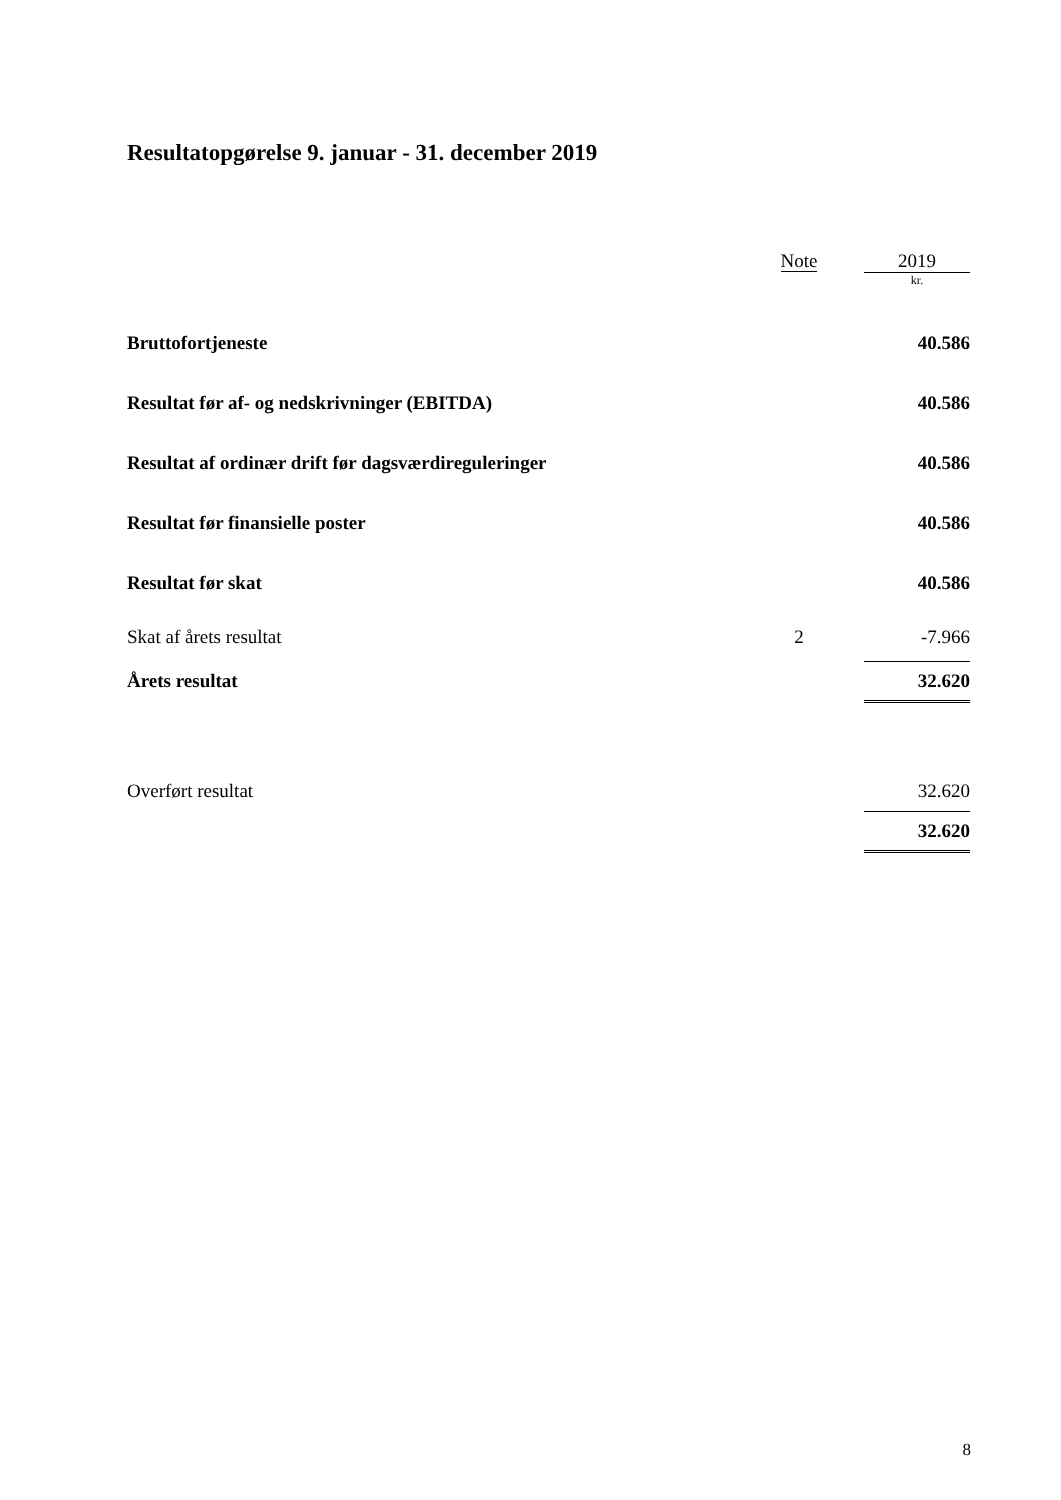Resultatopgørelse 9. januar - 31. december 2019
| | Note | | 2019 |
| --- | --- | --- | --- |
| | | | kr. |
| Bruttofortjeneste | | | 40.586 |
| Resultat før af- og nedskrivninger (EBITDA) | | | 40.586 |
| Resultat af ordinær drift før dagsværdireguleringer | | | 40.586 |
| Resultat før finansielle poster | | | 40.586 |
| Resultat før skat | | | 40.586 |
| Skat af årets resultat | 2 | | -7.966 |
| Årets resultat | | | 32.620 |
| Overført resultat | | | 32.620 |
| | | | 32.620 |
8